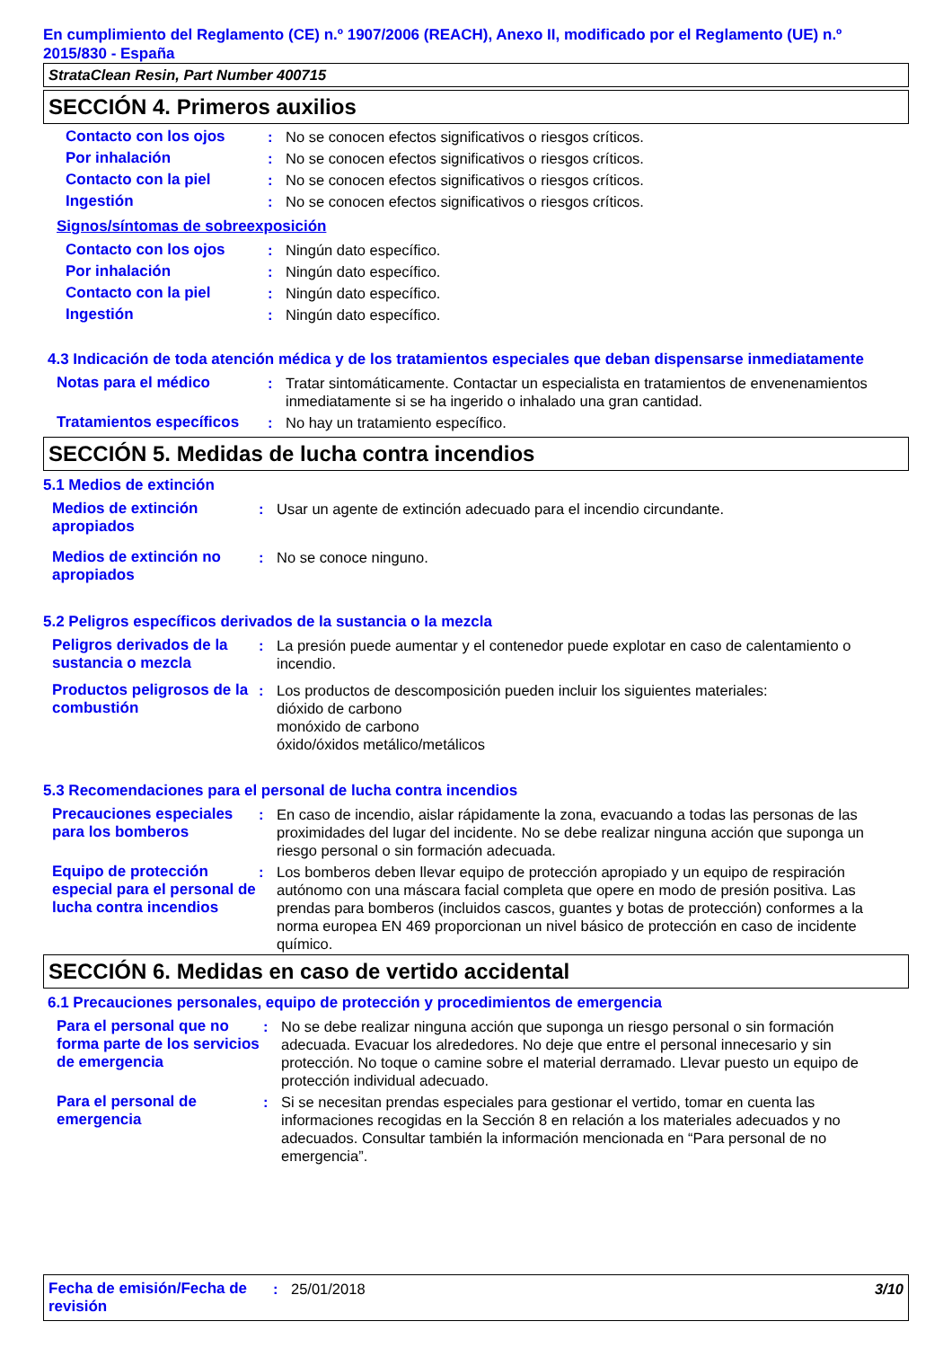En cumplimiento del Reglamento (CE) n.º 1907/2006 (REACH), Anexo II, modificado por el Reglamento (UE) n.º 2015/830 - España
StrataClean Resin, Part Number 400715
SECCIÓN 4. Primeros auxilios
| Contacto con los ojos | : | No se conocen efectos significativos o riesgos críticos. |
| Por inhalación | : | No se conocen efectos significativos o riesgos críticos. |
| Contacto con la piel | : | No se conocen efectos significativos o riesgos críticos. |
| Ingestión | : | No se conocen efectos significativos o riesgos críticos. |
Signos/síntomas de sobreexposición
| Contacto con los ojos | : | Ningún dato específico. |
| Por inhalación | : | Ningún dato específico. |
| Contacto con la piel | : | Ningún dato específico. |
| Ingestión | : | Ningún dato específico. |
4.3 Indicación de toda atención médica y de los tratamientos especiales que deban dispensarse inmediatamente
| Notas para el médico | : | Tratar sintomáticamente. Contactar un especialista en tratamientos de envenenamientos inmediatamente si se ha ingerido o inhalado una gran cantidad. |
| Tratamientos específicos | : | No hay un tratamiento específico. |
SECCIÓN 5. Medidas de lucha contra incendios
5.1 Medios de extinción
| Medios de extinción apropiados | : | Usar un agente de extinción adecuado para el incendio circundante. |
| Medios de extinción no apropiados | : | No se conoce ninguno. |
5.2 Peligros específicos derivados de la sustancia o la mezcla
| Peligros derivados de la sustancia o mezcla | : | La presión puede aumentar y el contenedor puede explotar en caso de calentamiento o incendio. |
| Productos peligrosos de la combustión | : | Los productos de descomposición pueden incluir los siguientes materiales: dióxido de carbono monóxido de carbono óxido/óxidos metálico/metálicos |
5.3 Recomendaciones para el personal de lucha contra incendios
| Precauciones especiales para los bomberos | : | En caso de incendio, aislar rápidamente la zona, evacuando a todas las personas de las proximidades del lugar del incidente. No se debe realizar ninguna acción que suponga un riesgo personal o sin formación adecuada. |
| Equipo de protección especial para el personal de lucha contra incendios | : | Los bomberos deben llevar equipo de protección apropiado y un equipo de respiración autónomo con una máscara facial completa que opere en modo de presión positiva. Las prendas para bomberos (incluidos cascos, guantes y botas de protección) conformes a la norma europea EN 469 proporcionan un nivel básico de protección en caso de incidente químico. |
SECCIÓN 6. Medidas en caso de vertido accidental
6.1 Precauciones personales, equipo de protección y procedimientos de emergencia
| Para el personal que no forma parte de los servicios de emergencia | : | No se debe realizar ninguna acción que suponga un riesgo personal o sin formación adecuada. Evacuar los alrededores. No deje que entre el personal innecesario y sin protección. No toque o camine sobre el material derramado. Llevar puesto un equipo de protección individual adecuado. |
| Para el personal de emergencia | : | Si se necesitan prendas especiales para gestionar el vertido, tomar en cuenta las informaciones recogidas en la Sección 8 en relación a los materiales adecuados y no adecuados. Consultar también la información mencionada en “Para personal de no emergencia”. |
| Fecha de emisión/Fecha de revisión | : | 25/01/2018 | 3/10 |